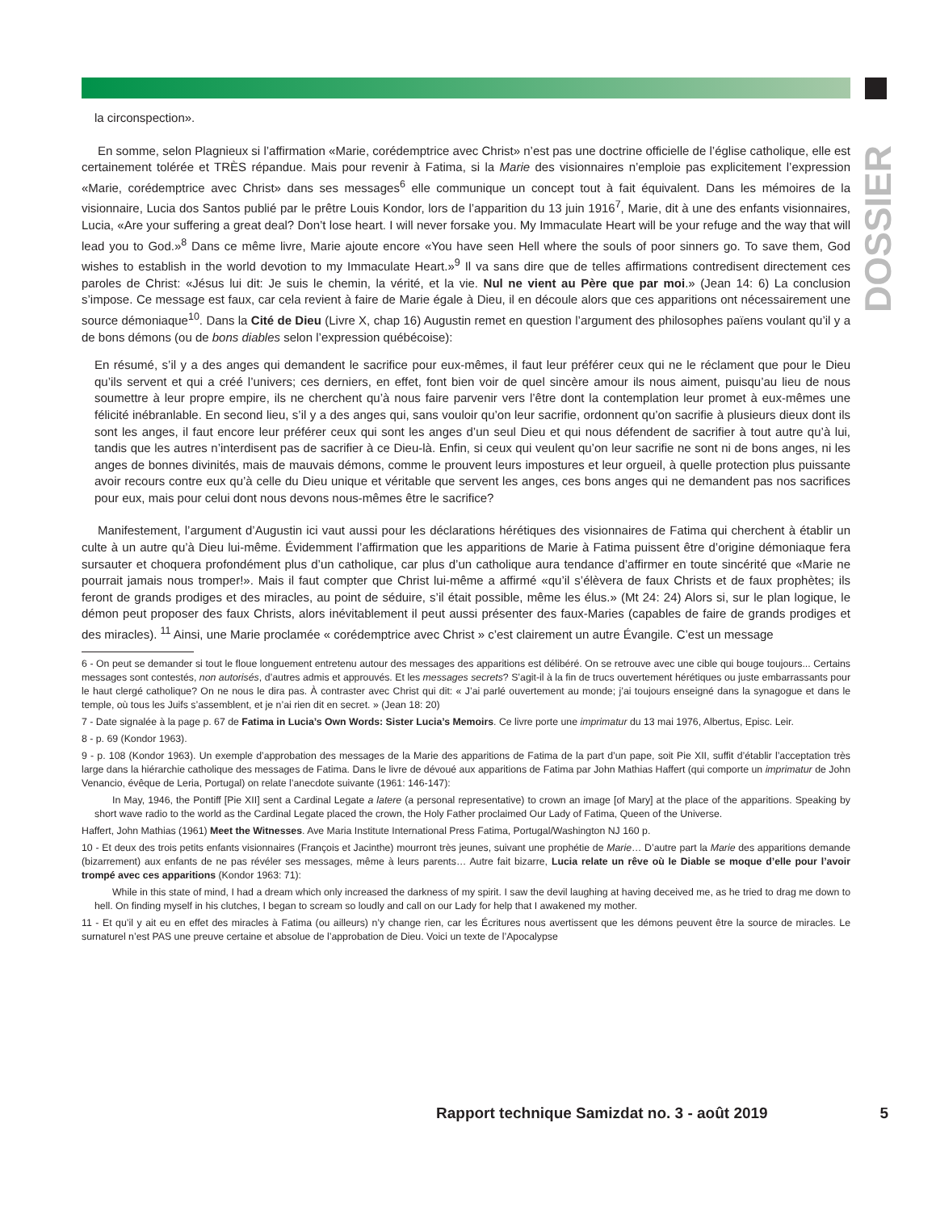DOSSIER
la circonspection».
En somme, selon Plagnieux si l’affirmation «Marie, corédemptrice avec Christ» n’est pas une doctrine officielle de l’église catholique, elle est certainement tolérée et TRÈS répandue. Mais pour revenir à Fatima, si la Marie des visionnaires n’emploie pas explicitement l’expression «Marie, corédemptrice avec Christ» dans ses messages<sup>6</sup> elle communique un concept tout à fait équivalent. Dans les mémoires de la visionnaire, Lucia dos Santos publié par le prêtre Louis Kondor, lors de l’apparition du 13 juin 1916<sup>7</sup>, Marie, dit à une des enfants visionnaires, Lucia, «Are your suffering a great deal? Don’t lose heart. I will never forsake you. My Immaculate Heart will be your refuge and the way that will lead you to God.»<sup>8</sup> Dans ce même livre, Marie ajoute encore «You have seen Hell where the souls of poor sinners go. To save them, God wishes to establish in the world devotion to my Immaculate Heart.»<sup>9</sup> Il va sans dire que de telles affirmations contredisent directement ces paroles de Christ: «Jésus lui dit: Je suis le chemin, la vérité, et la vie. Nul ne vient au Père que par moi.» (Jean 14: 6) La conclusion s’impose. Ce message est faux, car cela revient à faire de Marie égale à Dieu, il en découle alors que ces apparitions ont nécessairement une source démoniaque<sup>10</sup>. Dans la Cité de Dieu (Livre X, chap 16) Augustin remet en question l’argument des philosophes païens voulant qu’il y a de bons démons (ou de bons diables selon l’expression québécoise):
En résumé, s’il y a des anges qui demandent le sacrifice pour eux-mêmes, il faut leur préférer ceux qui ne le réclament que pour le Dieu qu’ils servent et qui a créé l’univers; ces derniers, en effet, font bien voir de quel sincère amour ils nous aiment, puisqu’au lieu de nous soumettre à leur propre empire, ils ne cherchent qu’à nous faire parvenir vers l’être dont la contemplation leur promet à eux-mêmes une félicité inébranlable. En second lieu, s’il y a des anges qui, sans vouloir qu’on leur sacrifie, ordonnent qu’on sacrifie à plusieurs dieux dont ils sont les anges, il faut encore leur préférer ceux qui sont les anges d’un seul Dieu et qui nous défendent de sacrifier à tout autre qu’à lui, tandis que les autres n’interdisent pas de sacrifier à ce Dieu-là. Enfin, si ceux qui veulent qu’on leur sacrifie ne sont ni de bons anges, ni les anges de bonnes divinités, mais de mauvais démons, comme le prouvent leurs impostures et leur orgueil, à quelle protection plus puissante avoir recours contre eux qu’à celle du Dieu unique et véritable que servent les anges, ces bons anges qui ne demandent pas nos sacrifices pour eux, mais pour celui dont nous devons nous-mêmes être le sacrifice?
Manifestement, l’argument d’Augustin ici vaut aussi pour les déclarations hérétiques des visionnaires de Fatima qui cherchent à établir un culte à un autre qu’à Dieu lui-même. Évidemment l’affirmation que les apparitions de Marie à Fatima puissent être d’origine démoniaque fera sursauter et choquera profondément plus d’un catholique, car plus d’un catholique aura tendance d’affirmer en toute sincérité que «Marie ne pourrait jamais nous tromper!». Mais il faut compter que Christ lui-même a affirmé «qu’il s’élèvera de faux Christs et de faux prophètes; ils feront de grands prodiges et des miracles, au point de séduire, s’il était possible, même les élus.» (Mt 24: 24) Alors si, sur le plan logique, le démon peut proposer des faux Christs, alors inévitablement il peut aussi présenter des faux-Maries (capables de faire de grands prodiges et des miracles). <sup>11</sup> Ainsi, une Marie proclamée « corédemptrice avec Christ » c’est clairement un autre Évangile. C’est un message
6 - On peut se demander si tout le floue longuement entretenu autour des messages des apparitions est délibéré. On se retrouve avec une cible qui bouge toujours... Certains messages sont contestés, non autorisés, d’autres admis et approuvés. Et les messages secrets? S’agit-il à la fin de trucs ouvertement hérétiques ou juste embarrassants pour le haut clergé catholique? On ne nous le dira pas. À contraster avec Christ qui dit: « J’ai parlé ouvertement au monde; j’ai toujours enseigné dans la synagogue et dans le temple, où tous les Juifs s’assemblent, et je n’ai rien dit en secret. » (Jean 18: 20)
7 - Date signalée à la page p. 67 de Fatima in Lucia’s Own Words: Sister Lucia’s Memoirs. Ce livre porte une imprimatur du 13 mai 1976, Albertus, Episc. Leir.
8 - p. 69 (Kondor 1963).
9 - p. 108 (Kondor 1963). Un exemple d’approbation des messages de la Marie des apparitions de Fatima de la part d’un pape, soit Pie XII, suffit d’établir l’acceptation très large dans la hiérarchie catholique des messages de Fatima. Dans le livre de dévoué aux apparitions de Fatima par John Mathias Haffert (qui comporte un imprimatur de John Venancio, évêque de Leria, Portugal) on relate l’anecdote suivante (1961: 146-147):
In May, 1946, the Pontiff [Pie XII] sent a Cardinal Legate a latere (a personal representative) to crown an image [of Mary] at the place of the apparitions. Speaking by short wave radio to the world as the Cardinal Legate placed the crown, the Holy Father proclaimed Our Lady of Fatima, Queen of the Universe.
Haffert, John Mathias (1961) Meet the Witnesses. Ave Maria Institute International Press Fatima, Portugal/Washington NJ 160 p.
10 - Et deux des trois petits enfants visionnaires (François et Jacinthe) mourront très jeunes, suivant une prophétie de Marie… D’autre part la Marie des apparitions demande (bizarrement) aux enfants de ne pas révéler ses messages, même à leurs parents… Autre fait bizarre, Lucia relate un rêve où le Diable se moque d’elle pour l’avoir trompé avec ces apparitions (Kondor 1963: 71):
While in this state of mind, I had a dream which only increased the darkness of my spirit. I saw the devil laughing at having deceived me, as he tried to drag me down to hell. On finding myself in his clutches, I began to scream so loudly and call on our Lady for help that I awakened my mother.
11 - Et qu’il y ait eu en effet des miracles à Fatima (ou ailleurs) n’y change rien, car les Écritures nous avertissent que les démons peuvent être la source de miracles. Le surnaturel n’est PAS une preuve certaine et absolue de l’approbation de Dieu. Voici un texte de l’Apocalypse
Rapport technique Samizdat no. 3 - août 2019 5